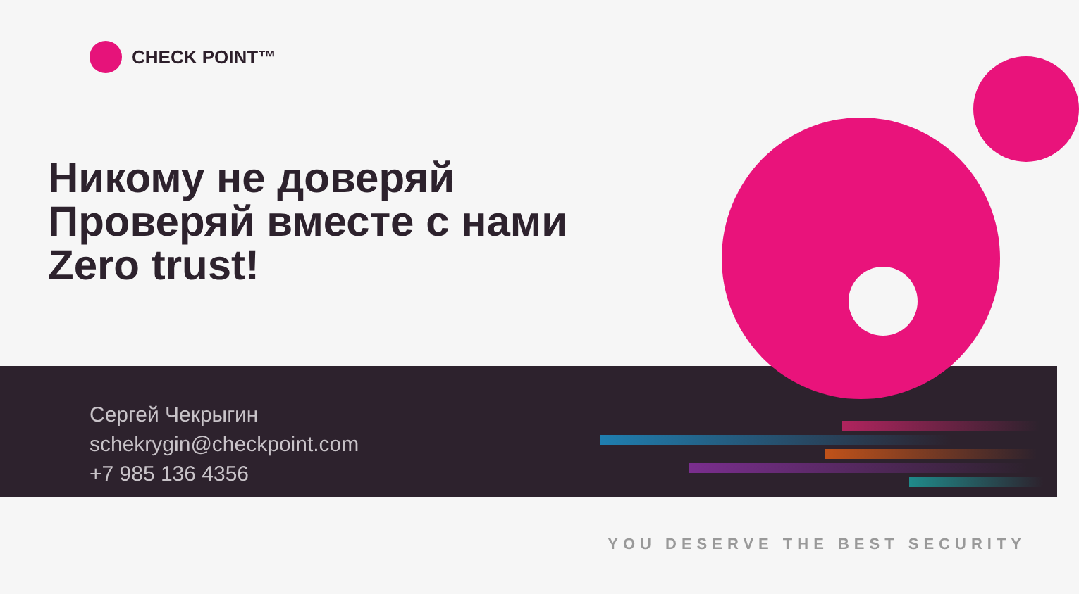CHECK POINT™
Никому не доверяй
Проверяй вместе с нами
Zero trust!
Сергей Чекрыгин
schekrygin@checkpoint.com
+7 985 136 4356
YOU DESERVE THE BEST SECURITY